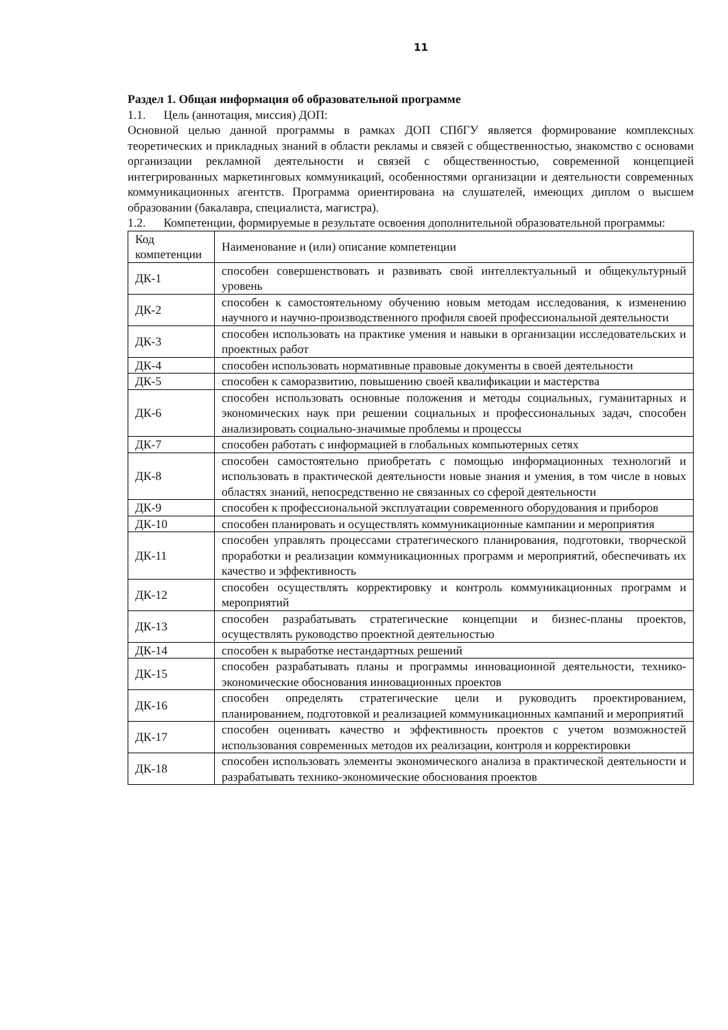11
Раздел 1. Общая информация об образовательной программе
1.1. Цель (аннотация, миссия) ДОП:
Основной целью данной программы в рамках ДОП СПбГУ является формирование комплексных теоретических и прикладных знаний в области рекламы и связей с общественностью, знакомство с основами организации рекламной деятельности и связей с общественностью, современной концепцией интегрированных маркетинговых коммуникаций, особенностями организации и деятельности современных коммуникационных агентств. Программа ориентирована на слушателей, имеющих диплом о высшем образовании (бакалавра, специалиста, магистра).
1.2. Компетенции, формируемые в результате освоения дополнительной образовательной программы:
| Код компетенции | Наименование и (или) описание компетенции |
| ДК-1 | способен совершенствовать и развивать свой интеллектуальный и общекультурный уровень |
| ДК-2 | способен к самостоятельному обучению новым методам исследования, к изменению научного и научно-производственного профиля своей профессиональной деятельности |
| ДК-3 | способен использовать на практике умения и навыки в организации исследовательских и проектных работ |
| ДК-4 | способен использовать нормативные правовые документы в своей деятельности |
| ДК-5 | способен к саморазвитию, повышению своей квалификации и мастерства |
| ДК-6 | способен использовать основные положения и методы социальных, гуманитарных и экономических наук при решении социальных и профессиональных задач, способен анализировать социально-значимые проблемы и процессы |
| ДК-7 | способен работать с информацией в глобальных компьютерных сетях |
| ДК-8 | способен самостоятельно приобретать с помощью информационных технологий и использовать в практической деятельности новые знания и умения, в том числе в новых областях знаний, непосредственно не связанных со сферой деятельности |
| ДК-9 | способен к профессиональной эксплуатации современного оборудования и приборов |
| ДК-10 | способен планировать и осуществлять коммуникационные кампании и мероприятия |
| ДК-11 | способен управлять процессами стратегического планирования, подготовки, творческой проработки и реализации коммуникационных программ и мероприятий, обеспечивать их качество и эффективность |
| ДК-12 | способен осуществлять корректировку и контроль коммуникационных программ и мероприятий |
| ДК-13 | способен разрабатывать стратегические концепции и бизнес-планы проектов, осуществлять руководство проектной деятельностью |
| ДК-14 | способен к выработке нестандартных решений |
| ДК-15 | способен разрабатывать планы и программы инновационной деятельности, технико-экономические обоснования инновационных проектов |
| ДК-16 | способен определять стратегические цели и руководить проектированием, планированием, подготовкой и реализацией коммуникационных кампаний и мероприятий |
| ДК-17 | способен оценивать качество и эффективность проектов с учетом возможностей использования современных методов их реализации, контроля и корректировки |
| ДК-18 | способен использовать элементы экономического анализа в практической деятельности и разрабатывать технико-экономические обоснования проектов |